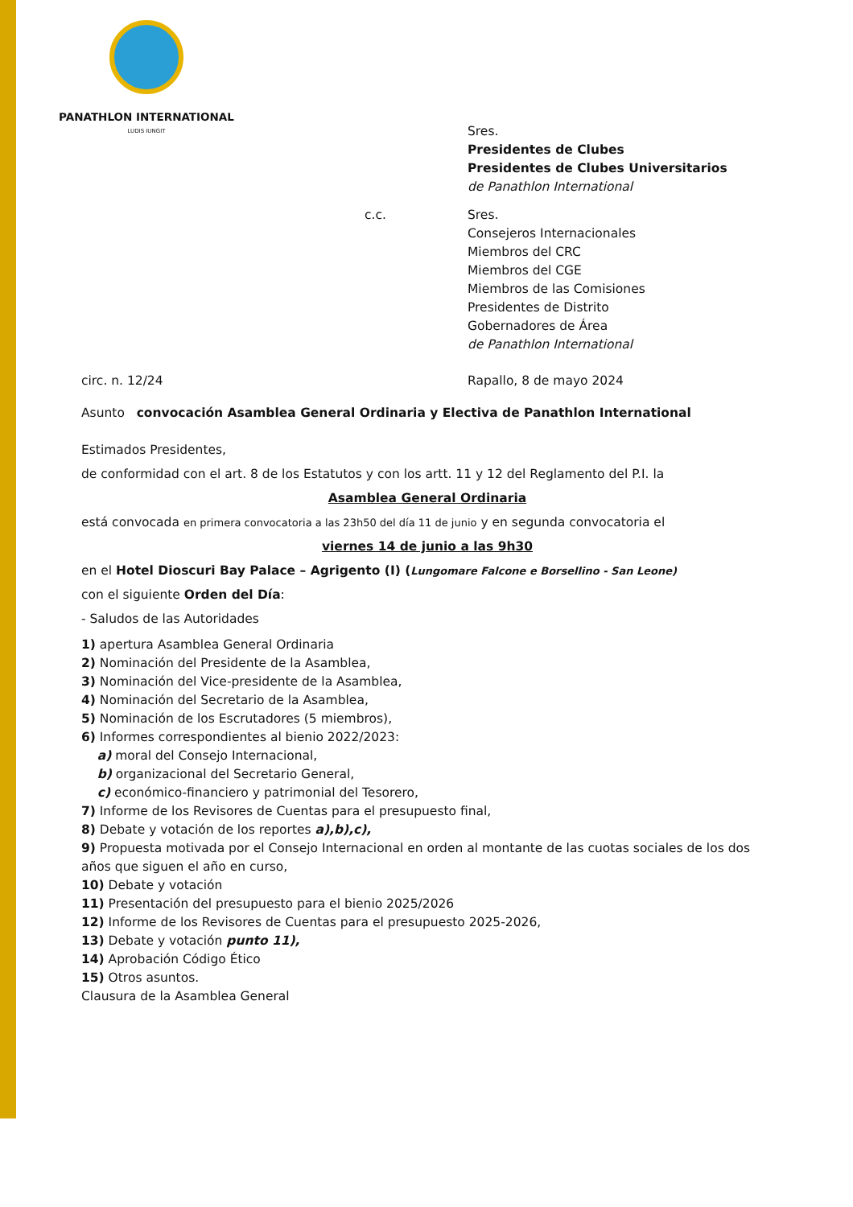PANATHLON INTERNATIONAL
LUDIS IUNGIT
Sres.
Presidentes de Clubes
Presidentes de Clubes Universitarios
de Panathlon International
c.c. Sres.
Consejeros Internacionales
Miembros del CRC
Miembros del CGE
Miembros de las Comisiones
Presidentes de Distrito
Gobernadores de Área
de Panathlon International
circ. n. 12/24 Rapallo, 8 de mayo 2024
Asunto convocación Asamblea General Ordinaria y Electiva de Panathlon International
Estimados Presidentes,
de conformidad con el art. 8 de los Estatutos y con los artt. 11 y 12 del Reglamento del P.I. la
Asamblea General Ordinaria
está convocada en primera convocatoria a las 23h50 del día 11 de junio y en segunda convocatoria el
viernes 14 de junio a las 9h30
en el Hotel Dioscuri Bay Palace – Agrigento (I) (Lungomare Falcone e Borsellino - San Leone)
con el siguiente Orden del Día:
- Saludos de las Autoridades
1) apertura Asamblea General Ordinaria
2) Nominación del Presidente de la Asamblea,
3) Nominación del Vice-presidente de la Asamblea,
4) Nominación del Secretario de la Asamblea,
5) Nominación de los Escrutadores (5 miembros),
6) Informes correspondientes al bienio 2022/2023:
a) moral del Consejo Internacional,
b) organizacional del Secretario General,
c) económico-financiero y patrimonial del Tesorero,
7) Informe de los Revisores de Cuentas para el presupuesto final,
8) Debate y votación de los reportes a),b),c),
9) Propuesta motivada por el Consejo Internacional en orden al montante de las cuotas sociales de los dos años que siguen el año en curso,
10) Debate y votación
11) Presentación del presupuesto para el bienio 2025/2026
12) Informe de los Revisores de Cuentas para el presupuesto 2025-2026,
13) Debate y votación punto 11),
14) Aprobación Código Ético
15) Otros asuntos.
Clausura de la Asamblea General